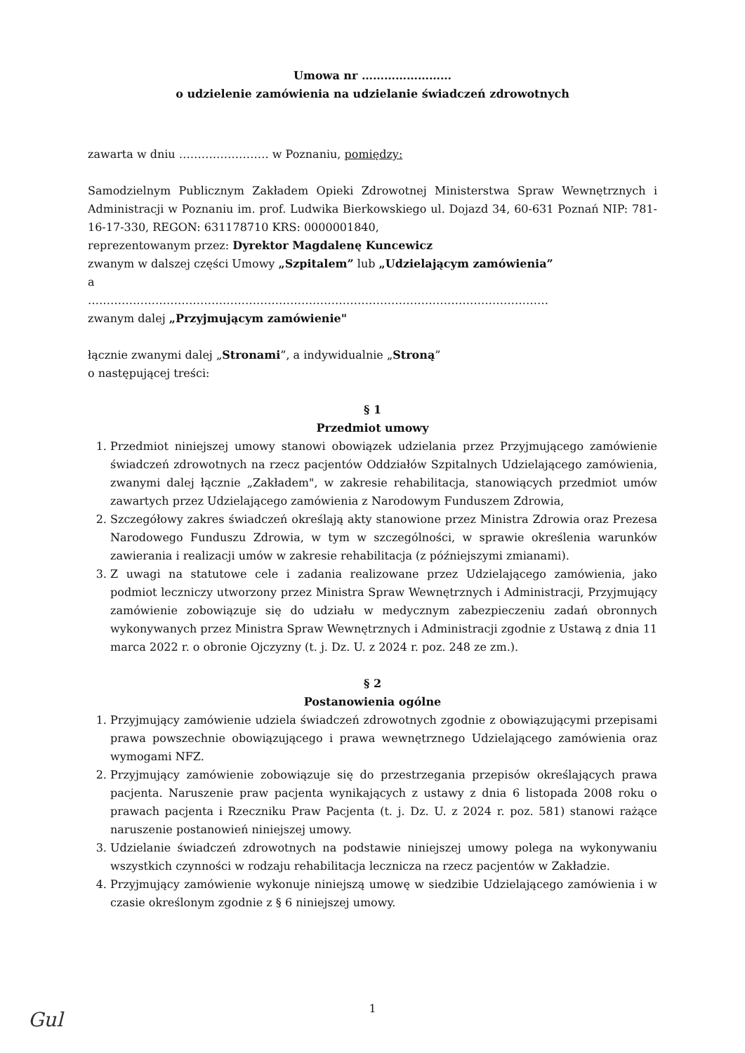Umowa nr ……………………
o udzielenie zamówienia na udzielanie świadczeń zdrowotnych
zawarta w dniu …………………… w Poznaniu, pomiędzy:
Samodzielnym Publicznym Zakładem Opieki Zdrowotnej Ministerstwa Spraw Wewnętrznych i Administracji w Poznaniu im. prof. Ludwika Bierkowskiego ul. Dojazd 34, 60-631 Poznań NIP: 781-16-17-330, REGON: 631178710 KRS: 0000001840,
reprezentowanym przez: Dyrektor Magdalenę Kuncewicz
zwanym w dalszej części Umowy „Szpitalem” lub „Udzielającym zamówienia”
a
……………………………………………………………………………………………………………
zwanym dalej „Przyjmującym zamówienie"
łącznie zwanymi dalej „Stronami”, a indywidualnie „Stroną”
o następującej treści:
§ 1
Przedmiot umowy
1. Przedmiot niniejszej umowy stanowi obowiązek udzielania przez Przyjmującego zamówienie świadczeń zdrowotnych na rzecz pacjentów Oddziałów Szpitalnych Udzielającego zamówienia, zwanymi dalej łącznie „Zakładem", w zakresie rehabilitacja, stanowiących przedmiot umów zawartych przez Udzielającego zamówienia z Narodowym Funduszem Zdrowia,
2. Szczegółowy zakres świadczeń określają akty stanowione przez Ministra Zdrowia oraz Prezesa Narodowego Funduszu Zdrowia, w tym w szczególności, w sprawie określenia warunków zawierania i realizacji umów w zakresie rehabilitacja (z późniejszymi zmianami).
3. Z uwagi na statutowe cele i zadania realizowane przez Udzielającego zamówienia, jako podmiot leczniczy utworzony przez Ministra Spraw Wewnętrznych i Administracji, Przyjmujący zamówienie zobowiązuje się do udziału w medycznym zabezpieczeniu zadań obronnych wykonywanych przez Ministra Spraw Wewnętrznych i Administracji zgodnie z Ustawą z dnia 11 marca 2022 r. o obronie Ojczyzny (t. j. Dz. U. z 2024 r. poz. 248 ze zm.).
§ 2
Postanowienia ogólne
1. Przyjmujący zamówienie udziela świadczeń zdrowotnych zgodnie z obowiązującymi przepisami prawa powszechnie obowiązującego i prawa wewnętrznego Udzielającego zamówienia oraz wymogami NFZ.
2. Przyjmujący zamówienie zobowiązuje się do przestrzegania przepisów określających prawa pacjenta. Naruszenie praw pacjenta wynikających z ustawy z dnia 6 listopada 2008 roku o prawach pacjenta i Rzeczniku Praw Pacjenta (t. j. Dz. U. z 2024 r. poz. 581) stanowi rażące naruszenie postanowień niniejszej umowy.
3. Udzielanie świadczeń zdrowotnych na podstawie niniejszej umowy polega na wykonywaniu wszystkich czynności w rodzaju rehabilitacja lecznicza na rzecz pacjentów w Zakładzie.
4. Przyjmujący zamówienie wykonuje niniejszą umowę w siedzibie Udzielającego zamówienia i w czasie określonym zgodnie z § 6 niniejszej umowy.
1
Gul